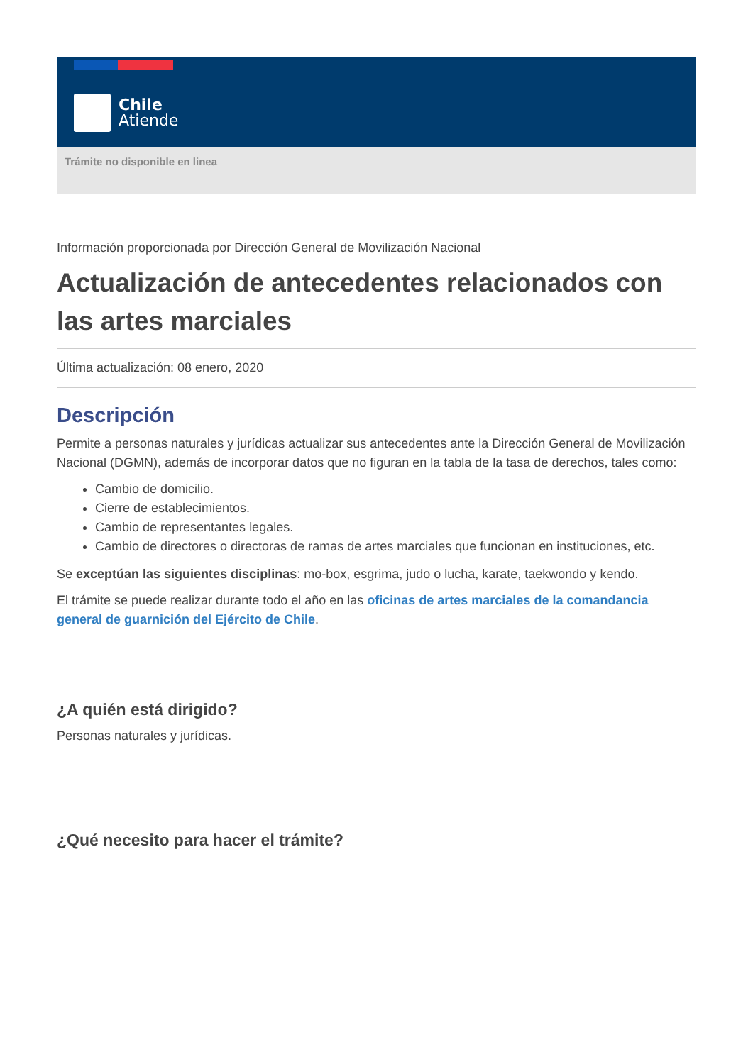Chile
Atiende
Trámite no disponible en linea
Información proporcionada por Dirección General de Movilización Nacional
Actualización de antecedentes relacionados con las artes marciales
Última actualización: 08 enero, 2020
Descripción
Permite a personas naturales y jurídicas actualizar sus antecedentes ante la Dirección General de Movilización Nacional (DGMN), además de incorporar datos que no figuran en la tabla de la tasa de derechos, tales como:
Cambio de domicilio.
Cierre de establecimientos.
Cambio de representantes legales.
Cambio de directores o directoras de ramas de artes marciales que funcionan en instituciones, etc.
Se exceptúan las siguientes disciplinas: mo-box, esgrima, judo o lucha, karate, taekwondo y kendo.
El trámite se puede realizar durante todo el año en las oficinas de artes marciales de la comandancia general de guarnición del Ejército de Chile.
¿A quién está dirigido?
Personas naturales y jurídicas.
¿Qué necesito para hacer el trámite?